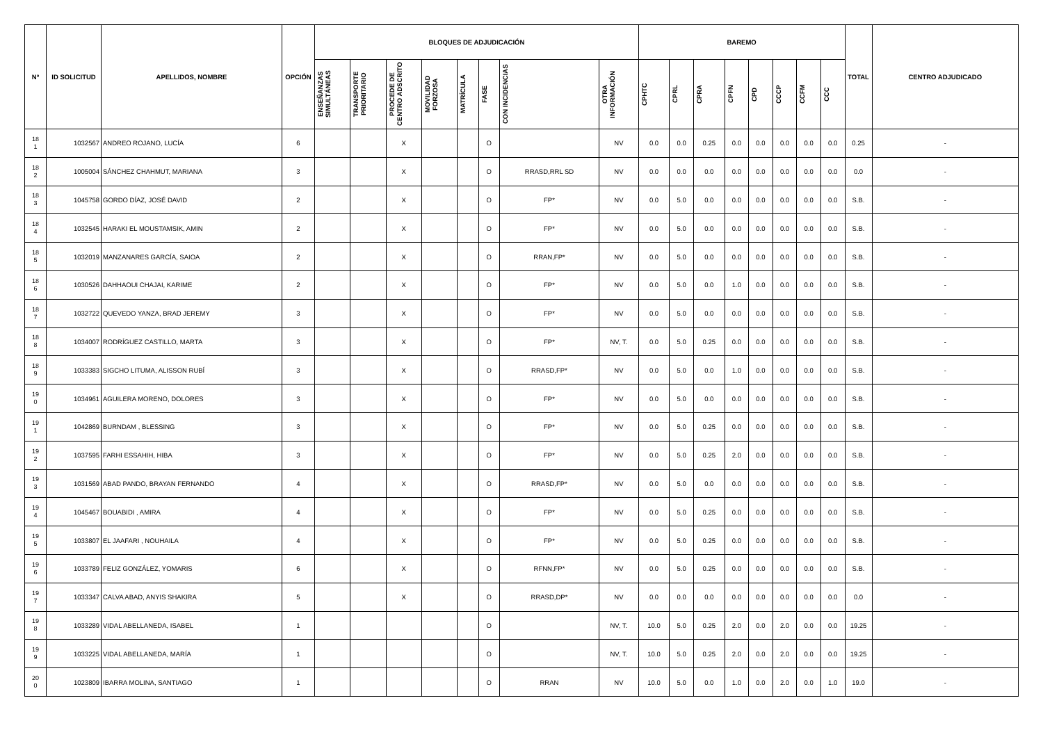| Nº | ID SOLICITUD | APELLIDOS, NOMBRE | OPCIÓN | BLOQUES DE ADJUDICACIÓN | | | | | | | | BAREMO | | | | | | | | TOTAL | CENTRO ADJUDICADO |
| --- | --- | --- | --- | --- | --- | --- | --- | --- | --- | --- | --- | --- | --- | --- | --- | --- | --- | --- | --- | --- | --- |
| | | | | ENSEÑANZAS SIMULTÁNEAS | TRANSPORTE PRIORITARIO | PROCEDE DE CENTRO ADSCRITO | MOVILIDAD FORZOSA | MATRÍCULA | FASE | CON INCIDENCIAS | OTRA INFORMACIÓN | CPHTC | CPRL | CPRA | CPFN | CPD | CCCP | CCFM | CCC | | |
| 18 1 | 1032567 | ANDREO ROJANO, LUCÍA | 6 | | | X | | | O | | NV | 0.0 | 0.0 | 0.25 | 0.0 | 0.0 | 0.0 | 0.0 | 0.0 | 0.25 | - |
| 18 2 | 1005004 | SÁNCHEZ CHAHMUT, MARIANA | 3 | | | X | | | O | RRASD,RRL SD | NV | 0.0 | 0.0 | 0.0 | 0.0 | 0.0 | 0.0 | 0.0 | 0.0 | 0.0 | - |
| 18 3 | 1045758 | GORDO DÍAZ, JOSÉ DAVID | 2 | | | X | | | O | FP* | NV | 0.0 | 5.0 | 0.0 | 0.0 | 0.0 | 0.0 | 0.0 | 0.0 | S.B. | - |
| 18 4 | 1032545 | HARAKI EL MOUSTAMSIK, AMIN | 2 | | | X | | | O | FP* | NV | 0.0 | 5.0 | 0.0 | 0.0 | 0.0 | 0.0 | 0.0 | 0.0 | S.B. | - |
| 18 5 | 1032019 | MANZANARES GARCÍA, SAIOA | 2 | | | X | | | O | RRAN,FP* | NV | 0.0 | 5.0 | 0.0 | 0.0 | 0.0 | 0.0 | 0.0 | 0.0 | S.B. | - |
| 18 6 | 1030526 | DAHHAOUI CHAJAI, KARIME | 2 | | | X | | | O | FP* | NV | 0.0 | 5.0 | 0.0 | 1.0 | 0.0 | 0.0 | 0.0 | 0.0 | S.B. | - |
| 18 7 | 1032722 | QUEVEDO YANZA, BRAD JEREMY | 3 | | | X | | | O | FP* | NV | 0.0 | 5.0 | 0.0 | 0.0 | 0.0 | 0.0 | 0.0 | 0.0 | S.B. | - |
| 18 8 | 1034007 | RODRÍGUEZ CASTILLO, MARTA | 3 | | | X | | | O | FP* | NV, T. | 0.0 | 5.0 | 0.25 | 0.0 | 0.0 | 0.0 | 0.0 | 0.0 | S.B. | - |
| 18 9 | 1033383 | SIGCHO LITUMA, ALISSON RUBÍ | 3 | | | X | | | O | RRASD,FP* | NV | 0.0 | 5.0 | 0.0 | 1.0 | 0.0 | 0.0 | 0.0 | 0.0 | S.B. | - |
| 19 0 | 1034961 | AGUILERA MORENO, DOLORES | 3 | | | X | | | O | FP* | NV | 0.0 | 5.0 | 0.0 | 0.0 | 0.0 | 0.0 | 0.0 | 0.0 | S.B. | - |
| 19 1 | 1042869 | BURNDAM , BLESSING | 3 | | | X | | | O | FP* | NV | 0.0 | 5.0 | 0.25 | 0.0 | 0.0 | 0.0 | 0.0 | 0.0 | S.B. | - |
| 19 2 | 1037595 | FARHI ESSAHIH, HIBA | 3 | | | X | | | O | FP* | NV | 0.0 | 5.0 | 0.25 | 2.0 | 0.0 | 0.0 | 0.0 | 0.0 | S.B. | - |
| 19 3 | 1031569 | ABAD PANDO, BRAYAN FERNANDO | 4 | | | X | | | O | RRASD,FP* | NV | 0.0 | 5.0 | 0.0 | 0.0 | 0.0 | 0.0 | 0.0 | 0.0 | S.B. | - |
| 19 4 | 1045467 | BOUABIDI , AMIRA | 4 | | | X | | | O | FP* | NV | 0.0 | 5.0 | 0.25 | 0.0 | 0.0 | 0.0 | 0.0 | 0.0 | S.B. | - |
| 19 5 | 1033807 | EL JAAFARI , NOUHAILA | 4 | | | X | | | O | FP* | NV | 0.0 | 5.0 | 0.25 | 0.0 | 0.0 | 0.0 | 0.0 | 0.0 | S.B. | - |
| 19 6 | 1033789 | FELIZ GONZÁLEZ, YOMARIS | 6 | | | X | | | O | RFNN,FP* | NV | 0.0 | 5.0 | 0.25 | 0.0 | 0.0 | 0.0 | 0.0 | 0.0 | S.B. | - |
| 19 7 | 1033347 | CALVA ABAD, ANYIS SHAKIRA | 5 | | | X | | | O | RRASD,DP* | NV | 0.0 | 0.0 | 0.0 | 0.0 | 0.0 | 0.0 | 0.0 | 0.0 | 0.0 | - |
| 19 8 | 1033289 | VIDAL ABELLANEDA, ISABEL | 1 | | | | | | O | | NV, T. | 10.0 | 5.0 | 0.25 | 2.0 | 0.0 | 2.0 | 0.0 | 0.0 | 19.25 | - |
| 19 9 | 1033225 | VIDAL ABELLANEDA, MARÍA | 1 | | | | | | O | | NV, T. | 10.0 | 5.0 | 0.25 | 2.0 | 0.0 | 2.0 | 0.0 | 0.0 | 19.25 | - |
| 20 0 | 1023809 | IBARRA MOLINA, SANTIAGO | 1 | | | | | | O | RRAN | NV | 10.0 | 5.0 | 0.0 | 1.0 | 0.0 | 2.0 | 0.0 | 1.0 | 19.0 | - |